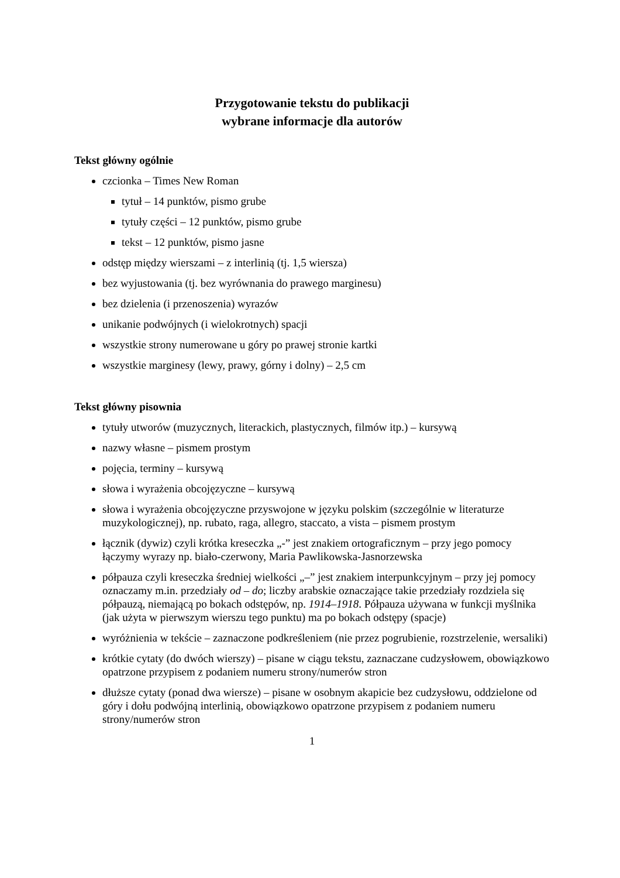Przygotowanie tekstu do publikacji
wybrane informacje dla autorów
Tekst główny ogólnie
czcionka – Times New Roman
tytuł – 14 punktów, pismo grube
tytuły części – 12 punktów, pismo grube
tekst – 12 punktów, pismo jasne
odstęp między wierszami – z interlinią (tj. 1,5 wiersza)
bez wyjustowania (tj. bez wyrównania do prawego marginesu)
bez dzielenia (i przenoszenia) wyrazów
unikanie podwójnych (i wielokrotnych) spacji
wszystkie strony numerowane u góry po prawej stronie kartki
wszystkie marginesy (lewy, prawy, górny i dolny) – 2,5 cm
Tekst główny pisownia
tytuły utworów (muzycznych, literackich, plastycznych, filmów itp.) – kursywą
nazwy własne – pismem prostym
pojęcia, terminy – kursywą
słowa i wyrażenia obcojęzyczne – kursywą
słowa i wyrażenia obcojęzyczne przyswojone w języku polskim (szczególnie w literaturze muzykologicznej), np. rubato, raga, allegro, staccato, a vista – pismem prostym
łącznik (dywiz) czyli krótka kreseczka „-” jest znakiem ortograficznym – przy jego pomocy łączymy wyrazy np. biało-czerwony, Maria Pawlikowska-Jasnorzewska
półpauza czyli kreseczka średniej wielkości „–” jest znakiem interpunkcyjnym – przy jej pomocy oznaczamy m.in. przedziały od – do; liczby arabskie oznaczające takie przedziały rozdziela się półpauzą, niemającą po bokach odstępów, np. 1914–1918. Półpauza używana w funkcji myślnika (jak użyta w pierwszym wierszu tego punktu) ma po bokach odstępy (spacje)
wyróżnienia w tekście – zaznaczone podkreśleniem (nie przez pogrubienie, rozstrzelenie, wersaliki)
krótkie cytaty (do dwóch wierszy) – pisane w ciągu tekstu, zaznaczane cudzysłowem, obowiązkowo opatrzone przypisem z podaniem numeru strony/numerów stron
dłuższe cytaty (ponad dwa wiersze) – pisane w osobnym akapicie bez cudzysłowu, oddzielone od góry i dołu podwójną interlinią, obowiązkowo opatrzone przypisem z podaniem numeru strony/numerów stron
1